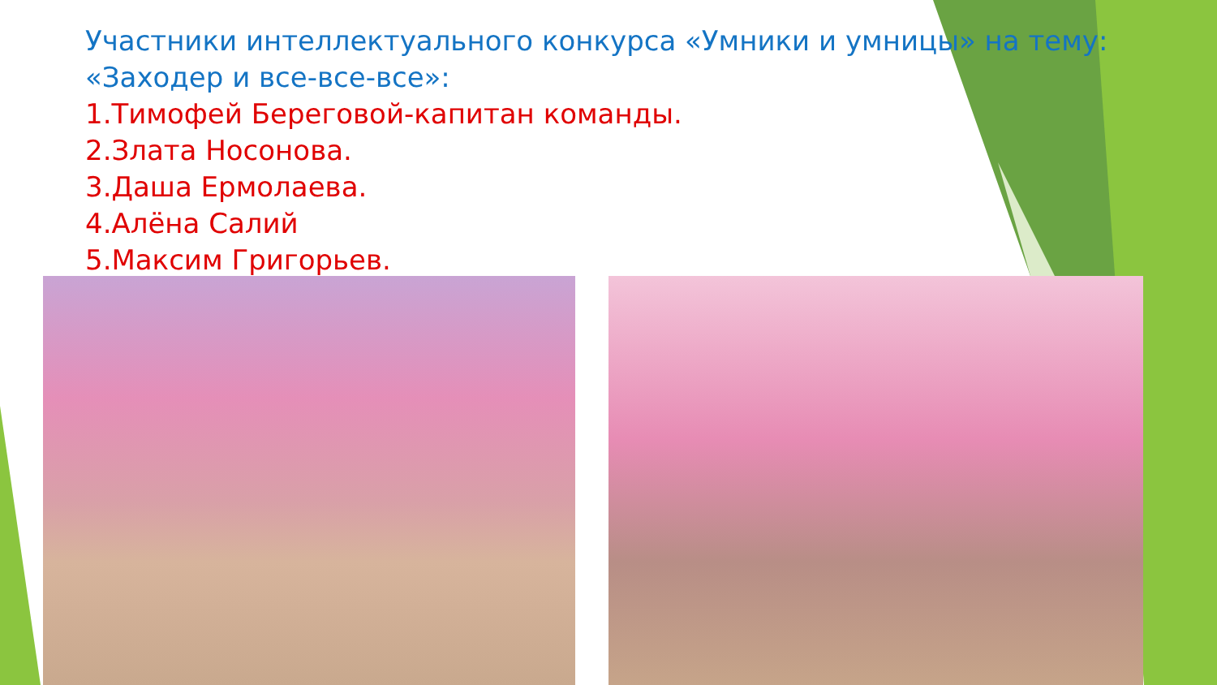Участники интеллектуального конкурса «Умники и умницы» на тему: «Заходер и все-все-все»:
1.Тимофей Береговой-капитан команды.
2.Злата Носонова.
3.Даша Ермолаева.
4.Алёна Салий
5.Максим Григорьев.